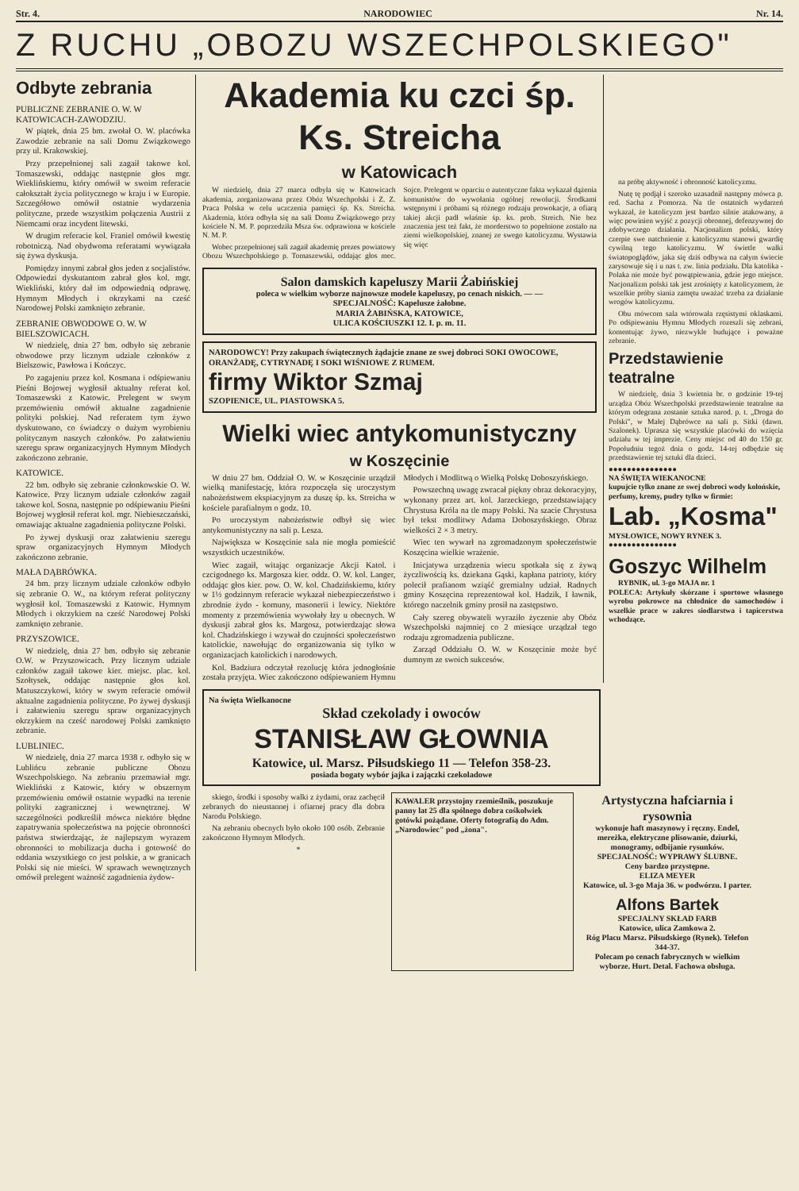Str. 4. NARODOWIEC Nr. 14.
Z RUCHU „OBOZU WSZECHPOLSKIEGO"
Odbyte zebrania
PUBLICZNE ZEBRANIE O. W. W KATOWICACH-ZAWODZIU.
W piątek, dnia 25 bm. zwołał O. W. placówka Zawodzie zebranie na sali Domu Związkowego przy ul. Krakowskiej.
Przy przepełnionej sali zagaił takowe kol. Tomaszewski, oddając następnie głos mgr. Wieklińskiemu, który omówił w swoim referacie całokształt życia politycznego w kraju i w Europie. Szczegółowo omówił ostatnie wydarzenia polityczne, przede wszystkim połączenia Austrii z Niemcami oraz incydent litewski.
W drugim referacie kol. Franiel omówił kwestię robotniczą. Nad obydwoma referatami wywiązała się żywa dyskusja.
Pomiędzy innymi zabrał głos jeden z socjalistów. Odpowiedzi dyskutantom zabrał głos kol. mgr. Wiekliński, który dał im odpowiednią odprawę. Hymnym Młodych i okrzykami na cześć Narodowej Polski zamknięto zebranie.
ZEBRANIE OBWODOWE O. W. W BIELSZOWICACH.
W niedzielę, dnia 27 bm. odbyło się zebranie obwodowe przy licznym udziale członków z Bielszowic, Pawłowa i Kończyc.
Po zagajeniu przez kol. Kosmana i odśpiewaniu Pieśni Bojowej wygłosił aktualny referat kol. Tomaszewski z Katowic. Prelegent w swym przemówieniu omówił aktualne zagadnienie polityki polskiej. Nad referatem tym żywo dyskutowano, co świadczy o dużym wyrobieniu politycznym naszych członków. Po załatwieniu szeregu spraw organizacyjnych Hymnym Młodych zakończono zebranie.
KATOWICE.
22 bm. odbyło się zebranie członkowskie O. W. Katowice. Przy licznym udziale członków zagaił takowe kol. Sosna, następnie po odśpiewaniu Pieśni Bojowej wygłosił referat kol. mgr. Niebieszczański, omawiając aktualne zagadnienia polityczne Polski.
Po żywej dyskusji oraz załatwieniu szeregu spraw organizacyjnych Hymnym Młodych zakończono zebranie.
MAŁA DĄBRÓWKA.
24 bm. przy licznym udziale członków odbyło się zebranie O. W., na którym referat polityczny wygłosił kol. Tomaszewski z Katowic. Hymnym Młodych i okrzykiem na cześć Narodowej Polski zamknięto zebranie.
PRZYSZOWICE.
W niedzielę, dnia 27 bm. odbyło się zebranie O.W. w Przyszowicach. Przy licznym udziale członków zagaił takowe kier. miejsc. plac. kol. Szołtysek, oddając następnie głos kol. Matuszczykowi, który w swym referacie omówił aktualne zagadnienia polityczne. Po żywej dyskusji i załatwieniu szeregu spraw organizacyjnych okrzykiem na cześć narodowej Polski zamknięto zebranie.
LUBLINIEC.
W niedzielę, dnia 27 marca 1938 r. odbyło się w Lublińcu zebranie publiczne Obozu Wszechpolskiego. Na zebraniu przemawiał mgr. Wiekliński z Katowic, który w obszernym przemówieniu omówił ostatnie wypadki na terenie polityki zagranicznej i wewnętrznej. W szczególności podkreślił mówca niektóre błędne zapatrywania społeczeństwa na pojęcie obronności państwa stwierdzając, że najlepszym wyrazem obronności to mobilizacja ducha i gotowość do oddania wszystkiego co jest polskie, a w granicach Polski się nie mieści. W sprawach wewnętrznych omówił prelegent ważność zagadnienia żydow-
Akademia ku czci śp. Ks. Streicha
w Katowicach
W niedzielę, dnia 27 marca odbyła się w Katowicach akademia, zorganizowana przez Obóz Wszechpolski i Z. Z. Praca Polska w celu uczczenia pamięci śp. Ks. Streicha. Akademia, która odbyła się na sali Domu Związkowego przy kościele N. M. P. poprzedziła Msza św. odprawiona w kościele N. M. P.
Wobec przepełnionej sali zagaił akademię prezes powiatowy Obozu Wszechpolskiego p. Tomaszewski, oddając głos mec. Sojce. Prelegent w oparciu o autentyczne fakta wykazał dążenia komunistów do wywołania ogólnej rewolucji. Środkami wstępnymi i próbami są różnego rodzaju prowokacje, a ofiarą takiej akcji padł właśnie śp. ks. prob. Streich. Nie bez znaczenia jest też fakt, że morderstwo to popełnione zostało na ziemi wielkopolskiej, znanej ze swego katolicyzmu. Wystawia się więc
Salon damskich kapeluszy Marii Żabińskiej
poleca w wielkim wyborze najnowsze modele kapeluszy, po cenach niskich. — —
SPECJALNOŚĆ: Kapelusze żałobne.
MARIA ŻABIŃSKA, KATOWICE,
ULICA KOŚCIUSZKI 12. I. p. m. 11.
NARODOWCY! Przy zakupach świątecznych żądajcie znane ze swej dobroci SOKI OWOCOWE, ORANŻADĘ, CYTRYNADĘ I SOKI WIŚNIOWE Z RUMEM.
firmy Wiktor Szmaj
SZOPIENICE, UL. PIASTOWSKA 5.
Wielki wiec antykomunistyczny
w Koszęcinie
W dniu 27 bm. Oddział O. W. w Koszęcinie urządził wielką manifestację, która rozpoczęła się uroczystym nabożeństwem ekspiacyjnym za duszę śp. ks. Streicha w kościele parafialnym o godz. 10.
Po uroczystym nabożeństwie odbył się wiec antykomunistyczny na sali p. Lesza.
Największa w Koszęcinie sala nie mogła pomieścić wszystkich uczestników.
Wiec zagaił, witając organizacje Akcji Katol. i czcigodnego ks. Margosza kier. oddz. O. W. kol. Langer, oddając głos kier. pow. O. W. kol. Chadzińskiemu, który w 1½ godzinnym referacie wykazał niebezpieczeństwo i zbrodnie żydo - komuny, masonerii i lewicy. Niektóre momenty z przemówienia wywołały łzy u obecnych. W dyskusji zabrał głos ks. Margosz, potwierdzając słowa kol. Chadzińskiego i wzywał do czujności społeczeństwo katolickie, nawołując do organizowania się tylko w organizacjach katolickich i narodowych.
Kol. Badziura odczytał rezolucję która jednogłośnie została przyjęta. Wiec zakończono odśpiewaniem Hymnu Młodych i Modlitwą o Wielką Polskę Doboszyńskiego.
Powszechną uwagę zwracał piękny obraz dekoracyjny, wykonany przez art. kol. Jarzeckiego, przedstawiający Chrystusa Króla na tle mapy Polski. Na szacie Chrystusa był tekst modlitwy Adama Doboszyńskiego. Obraz wielkości 2 × 3 metry.
Wiec ten wywarł na zgromadzonym społeczeństwie Koszęcina wielkie wrażenie.
Inicjatywa urządzenia wiecu spotkała się z żywą życzliwością ks. dziekana Gąski, kapłana patrioty, który polecił prafianom wziąść gremialny udział. Radnych gminy Koszęcina reprezentował kol. Hadzik, I ławnik, którego naczelnik gminy prosił na zastępstwo.
Cały szereg obywateli wyraziło życzenie aby Obóz Wszechpolski najmniej co 2 miesiące urządzał tego rodzaju zgromadzenia publiczne.
Zarząd Oddziału O. W. w Koszęcinie może być dumnym ze swoich sukcesów.
na próbę aktywność i obronność katolicyzmu.
Nutę tę podjął i szeroko uzasadnił następny mówca p. red. Sacha z Pomorza. Na tle ostatnich wydarzeń wykazał, że katolicyzm jest bardzo silnie atakowany, a więc powinien wyjść z pozycji obronnej, defenzywnej do zdobywczego działania. Nacjonalizm polski, który czerpie swe natchnienie z katolicyzmu stanowi gwardię cywilną tego katolicyzmu. W świetle walki światopoglądów, jaka się dziś odbywa na całym świecie zarysowuje się i u nas t. zw. linia podziału. Dla katolika - Polaka nie może być powątpiewania, gdzie jego miejsce. Nacjonalizm polski tak jest zrośnięty z katolicyzmem, że wszelkie próby siania zamętu uważać trzeba za działanie wrogów katolicyzmu.
Obu mówcom sala wtórowała rzęsistymi oklaskami. Po odśpiewaniu Hymnu Młodych rozeszli się zebrani, komentując żywo, niezwykle budujące i poważne zebranie.
Przedstawienie teatralne
W niedzielę, dnia 3 kwietnia br. o godzinie 19-tej urządza Obóz Wszechpolski przedstawienie teatralne na którym odegrana zostanie sztuka narod. p. t. „Droga do Polski", w Małej Dąbrówce na sali p. Sitki (dawn. Szalonek). Uprasza się wszystkie placówki do wzięcia udziału w tej imprezie. Ceny miejsc od 40 do 150 gr. Popołudniu tegoż dnia o godz. 14-tej odbędzie się przedstawienie tej sztuki dla dzieci.
●●●●●●●●●●●●●●●
NA ŚWIĘTA WIEKANOCNE
kupujcie tylko znane ze swej dobroci wody kolońskie, perfumy, kremy, pudry tylko w firmie:
Lab. „Kosma"
MYSŁOWICE, NOWY RYNEK 3.
●●●●●●●●●●●●●●●
Goszyc Wilhelm
RYBNIK, ul. 3-go MAJA nr. 1
POLECA: Artykuły skórzane i sportowe własnego wyrobu pokrowce na chłodnice do samochodów i wszelkie prace w zakres siodlarstwa i tapicerstwa wchodzące.
Na święta Wielkanocne
Skład czekolady i owoców
STANISŁAW GŁOWNIA
Katowice, ul. Marsz. Piłsudskiego 11 — Telefon 358-23.
posiada bogaty wybór jajka i zajączki czekoladowe
skiego, środki i sposoby walki z żydami, oraz zachęcił zebranych do nieustannej i ofiarnej pracy dla dobra Narodu Polskiego.
Na zebraniu obecnych było około 100 osób. Zebranie zakończono Hymnym Młodych.
*
KAWALER przystojny rzemieślnik, poszukuje panny lat 25 dla spólnego dobra cośkolwiek gotówki pożądane. Oferty fotografią do Adm. „Narodowiec" pod „żona".
Artystyczna hafciarnia i rysownia
wykonuje haft maszynowy i ręczny. Endel, mereżka, elektryczne plisowanie, dziurki, monogramy, odbijanie rysunków.
SPECJALNOŚĆ: WYPRAWY ŚLUBNE.
Ceny bardzo przystępne.
ELIZA MEYER
Katowice, ul. 3-go Maja 36. w podwórzu. I parter.
Alfons Bartek
SPECJALNY SKŁAD FARB
Katowice, ulica Zamkowa 2.
Róg Placu Marsz. Piłsudskiego (Rynek). Telefon 344-37.
Polecam po cenach fabrycznych w wielkim wyborze. Hurt. Detal. Fachowa obsługa.